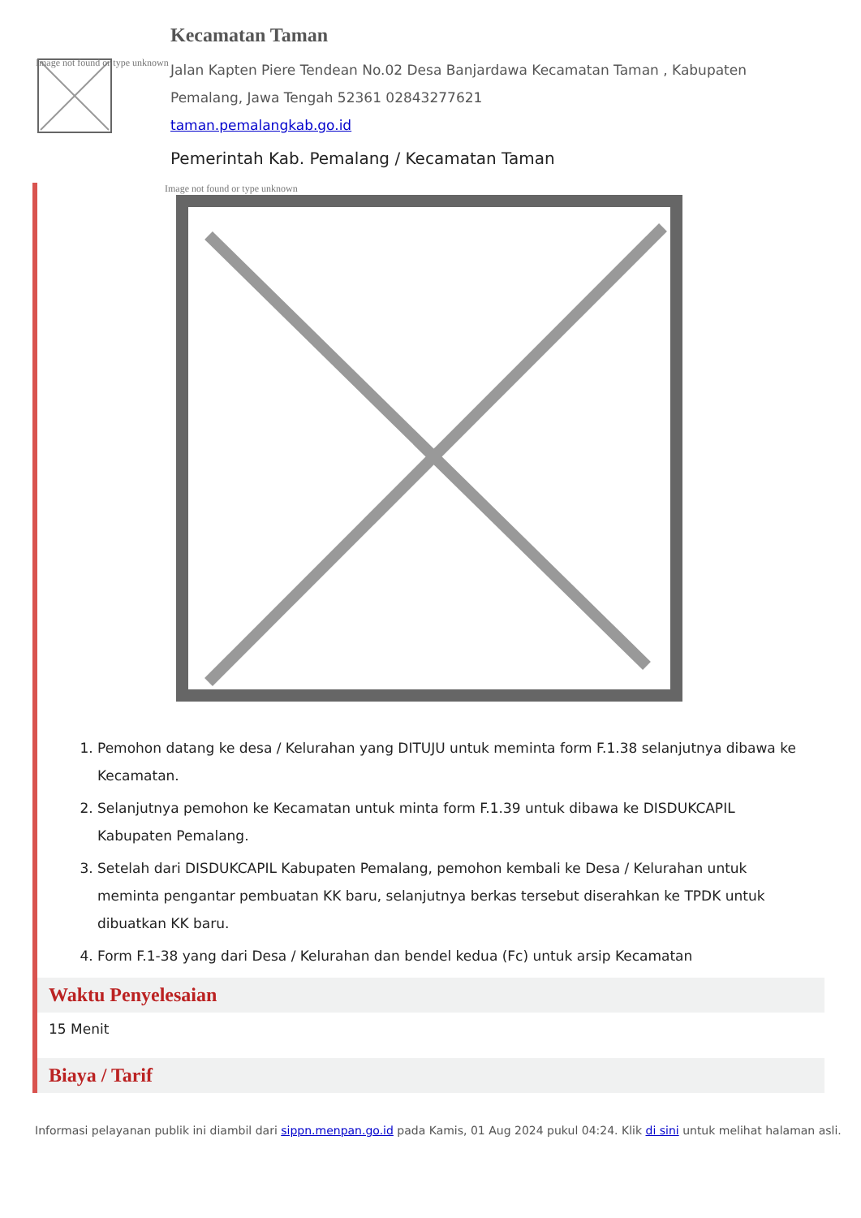Image not found or type unknown
Kecamatan Taman
Jalan Kapten Piere Tendean No.02 Desa Banjardawa Kecamatan Taman , Kabupaten Pemalang, Jawa Tengah 52361 02843277621
taman.pemalangkab.go.id
Pemerintah Kab. Pemalang / Kecamatan Taman
Image not found or type unknown
1. Pemohon datang ke desa / Kelurahan yang DITUJU untuk meminta form F.1.38 selanjutnya dibawa ke Kecamatan.
2. Selanjutnya pemohon ke Kecamatan untuk minta form F.1.39 untuk dibawa ke DISDUKCAPIL Kabupaten Pemalang.
3. Setelah dari DISDUKCAPIL Kabupaten Pemalang, pemohon kembali ke Desa / Kelurahan untuk meminta pengantar pembuatan KK baru, selanjutnya berkas tersebut diserahkan ke TPDK untuk dibuatkan KK baru.
4. Form F.1-38 yang dari Desa / Kelurahan dan bendel kedua (Fc) untuk arsip Kecamatan
Waktu Penyelesaian
15 Menit
Biaya / Tarif
Informasi pelayanan publik ini diambil dari sippn.menpan.go.id pada Kamis, 01 Aug 2024 pukul 04:24. Klik di sini untuk melihat halaman asli.